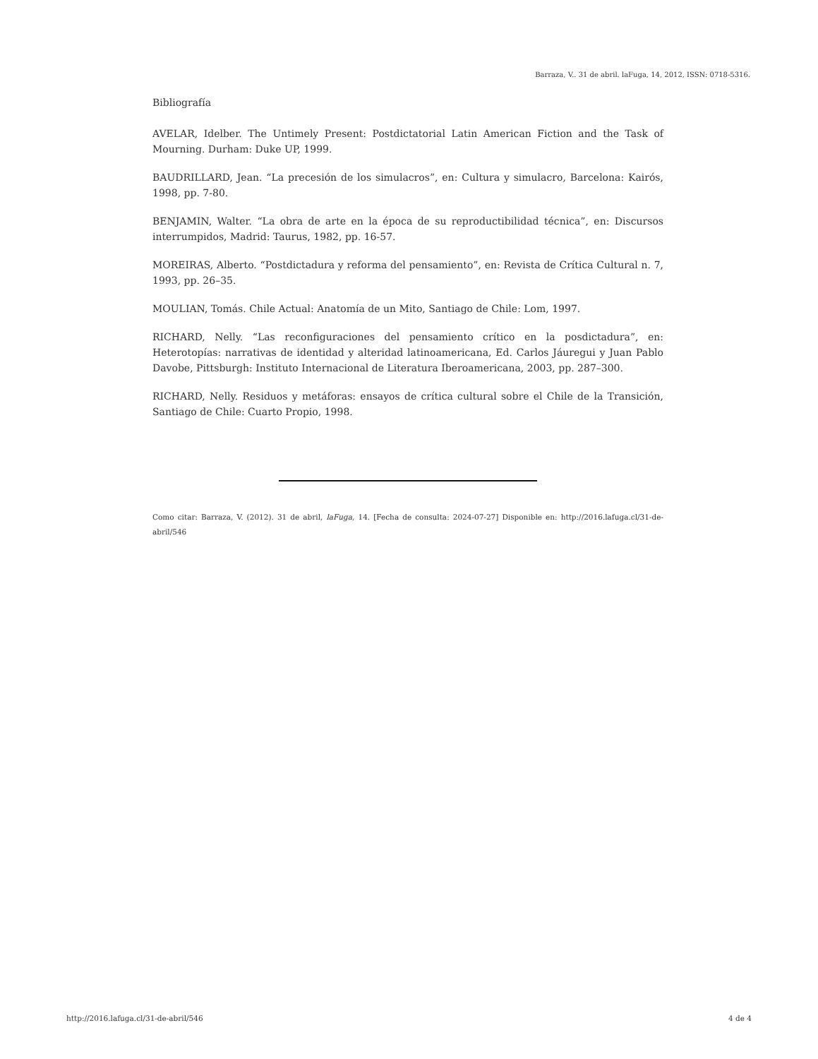Barraza, V.. 31 de abril. laFuga, 14, 2012, ISSN: 0718-5316.
Bibliografía
AVELAR, Idelber. The Untimely Present: Postdictatorial Latin American Fiction and the Task of Mourning. Durham: Duke UP, 1999.
BAUDRILLARD, Jean. “La precesión de los simulacros”, en: Cultura y simulacro, Barcelona: Kairós, 1998, pp. 7-80.
BENJAMIN, Walter. “La obra de arte en la época de su reproductibilidad técnica”, en: Discursos interrumpidos, Madrid: Taurus, 1982, pp. 16-57.
MOREIRAS, Alberto. “Postdictadura y reforma del pensamiento”, en: Revista de Crítica Cultural n. 7, 1993, pp. 26–35.
MOULIAN, Tomás. Chile Actual: Anatomía de un Mito, Santiago de Chile: Lom, 1997.
RICHARD, Nelly. “Las reconfiguraciones del pensamiento crítico en la posdictadura”, en: Heterotopías: narrativas de identidad y alteridad latinoamericana, Ed. Carlos Jáuregui y Juan Pablo Davobe, Pittsburgh: Instituto Internacional de Literatura Iberoamericana, 2003, pp. 287–300.
RICHARD, Nelly. Residuos y metáforas: ensayos de crítica cultural sobre el Chile de la Transición, Santiago de Chile: Cuarto Propio, 1998.
Como citar: Barraza, V. (2012). 31 de abril, laFuga, 14. [Fecha de consulta: 2024-07-27] Disponible en: http://2016.lafuga.cl/31-de-abril/546
http://2016.lafuga.cl/31-de-abril/546 4 de 4